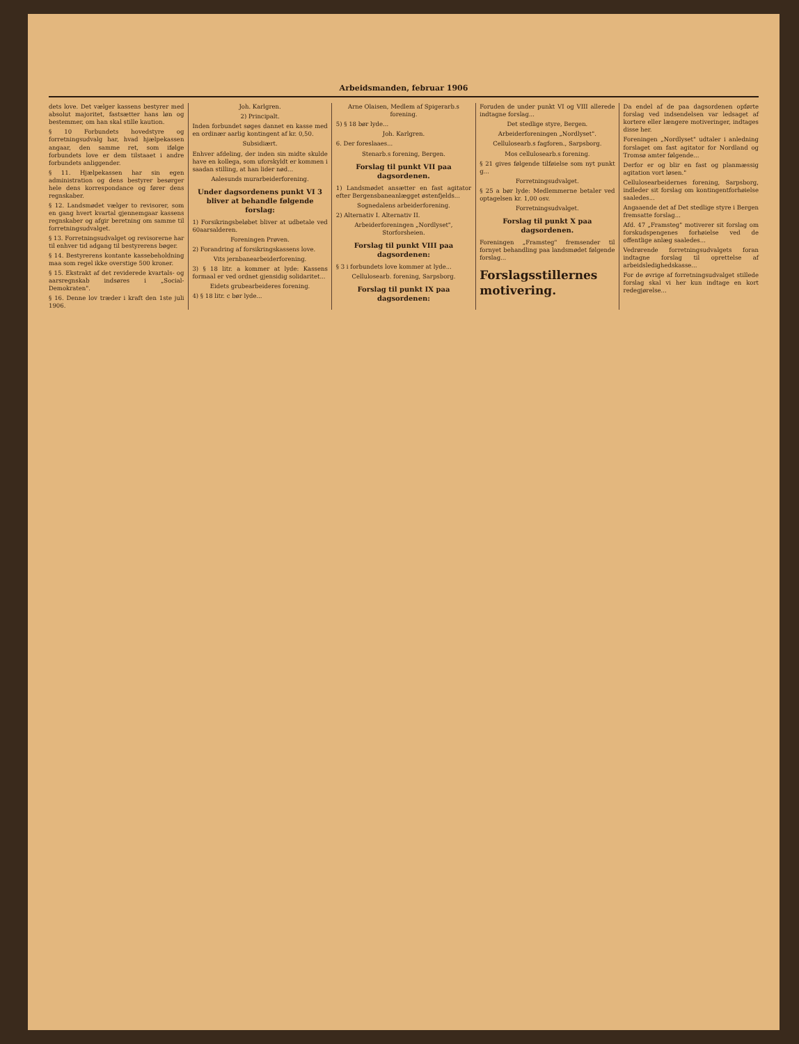Arbeidsmanden, februar 1906
dets love. Det vælger kassens bestyrer med absolut majoritet, fastsætter hans løn og bestemmer, om han skal stille kaution.
§ 10 Forbundets hovedstyre og forretningsudvalg har, hvad hjælpekassen angaar, den samme ret, som ifølge forbundets love er dem tilstaaet i andre forbundets anliggender.
§ 11. Hjælpekassen har sin egen administration og dens bestyrer besørger hele dens korrespondance og fører dens regnskaber.
§ 12. Landsmødet vælger to revisorer, som en gang hvert kvartal gjennemgaar kassens regnskaber og afgir beretning om samme til forretningsudvalget.
§ 13. Forretningsudvalget og revisorerne har til enhver tid adgang til bestyrerens bøger.
§ 14. Bestyrerens kontante kassebeholdning maa som regel ikke overstige 500 kroner.
§ 15. Ekstrakt af det reviderede kvartals- og aarsregnskab indsøres i „Social-Demokraten".
§ 16. Denne lov træder i kraft den 1ste juli 1906.
Joh. Karlgren.
2) Principalt.
Inden forbundet søges dannet en kasse med en ordinær aarlig kontingent af kr. 0,50.
Subsidiært.
Enhver afdeling, der inden sin midte skulde have en kollega, som uforskyldt er kommen i saadan stilling, at han lider nød...
Aalesunds murarbeiderforening.
Under dagsordenens punkt VI 3 bliver at behandle følgende forslag:
1) Forsikringsbeløbet bliver at udbetale ved 60aarsalderen.
Foreningen Prøven.
2) Forandring af forsikringskassens love.
Vits jernbanearbeiderforening.
3) § 18 litr. a kommer at lyde: Kassens formaal er ved ordnet gjensidig solidaritet...
Eidets grubearbeideres forening.
4) § 18 litr. c bør lyde...
Arne Olaisen, Medlem af Spigerarb.s forening.
5) § 18 bør lyde...
Joh. Karlgren.
6. Der foreslaaes...
Stenarb.s forening, Bergen.
Forslag til punkt VII paa dagsordenen.
1) Landsmødet ansætter en fast agitator efter Bergensbaneanlægget østenfjelds...
Sognedalens arbeiderforening.
2) Alternativ I. Alternativ II.
Arbeiderforeningen „Nordlyset", Storforsheien.
Forslag til punkt VIII paa dagsordenen:
§ 3 i forbundets love kommer at lyde...
Cellulosearb. forening, Sarpsborg.
Forslag til punkt IX paa dagsordenen:
Foruden de under punkt VI og VIII allerede indtagne forslag...
Det stedlige styre, Bergen.
Arbeiderforeningen „Nordlyset".
Cellulosearb.s fagforen., Sarpsborg.
Mos cellulosearb.s forening.
§ 21 gives følgende tilføielse som nyt punkt g...
Forretningsudvalget.
§ 25 a bør lyde: Medlemmerne betaler ved optagelsen kr. 1,00 osv.
Forretningsudvalget.
Forslag til punkt X paa dagsordenen.
Foreningen „Framsteg" fremsender til fornyet behandling paa landsmødet følgende forslag...
Forslagsstillernes motivering.
Da endel af de paa dagsordenen opførte forslag ved indsendelsen var ledsaget af kortere eller længere motiveringer, indtages disse her.
Foreningen „Nordlyset" udtaler i anledning forslaget om fast agitator for Nordland og Tromsø amter følgende...
Derfor er og blir en fast og planmæssig agitation vort løsen."
Cellulosearbeidernes forening, Sarpsborg, indleder sit forslag om kontingentforhøielse saaledes...
Angaaende det af Det stedlige styre i Bergen fremsatte forslag...
Afd. 47 „Framsteg" motiverer sit forslag om forskudspengenes forhøielse ved de offentlige anlæg saaledes...
Vedrørende forretningsudvalgets foran indtagne forslag til oprettelse af arbeidsledighedskasse...
For de øvrige af forretningsudvalget stillede forslag skal vi her kun indtage en kort redegjørelse...